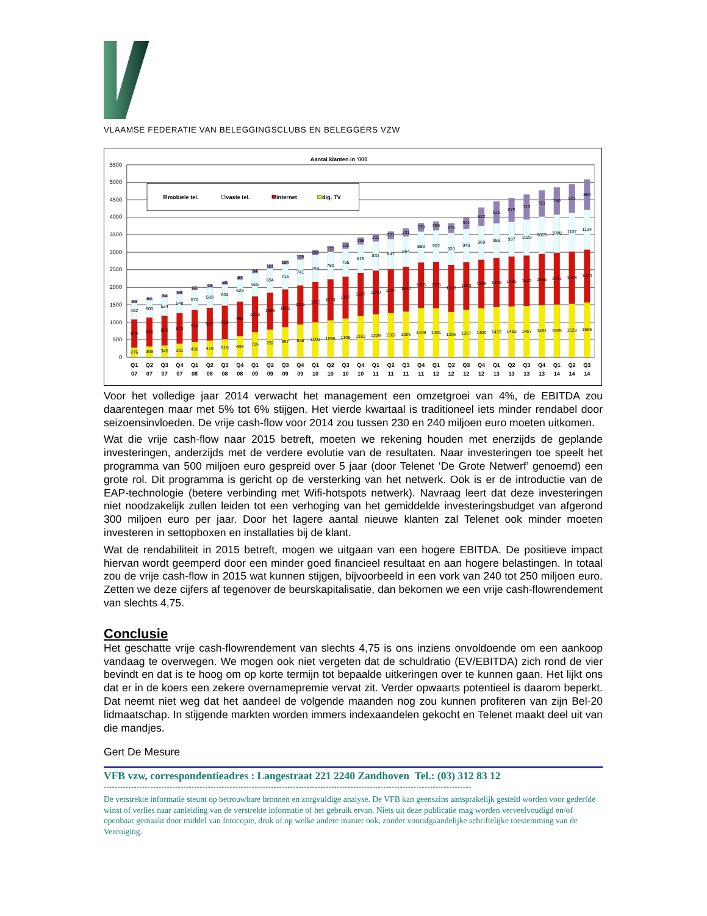VLAAMSE FEDERATIE VAN BELEGGINGSCLUBS EN BELEGGERS VZW
Aantal klanten in '000
0
500
1000
1500
2000
2500
3000
3500
4000
4500
5000
5500
mobiele tel.
vaste tel.
Internet
dig. TV
276
804
482
60
309
826
500
67
340
850
524
74
391
873
548
80
438
914
572
87
479
935
589
73
519
958
604
80
609
985
629
87
716
1025
665
94
792
1055
694
101
857
1085
715
104
938
1116
741
129
1003
1150
763
152
1056
1174
780
170
1109
1197
795
182
1183
1227
815
198
1229
1249
831
211
1262
1264
847
221
1306
1282
864
231
1409
1305
880
239
1401
1326
902
250
1296
1339
920
275
1357
1363
949
341
1400
1388
969
522
1433
1409
988
625
1453
1425
997
675
1467
1442
1029
713
1491
1465
1065
751
1509
1481
1088
780
1528
1493
1107
821
1566
1513
1134
869
Q1
07
Q2
07
Q3
07
Q4
07
Q1
08
Q2
08
Q3
08
Q4
08
Q1
09
Q2
09
Q3
09
Q4
09
Q1
10
Q2
10
Q3
10
Q4
10
Q1
11
Q2
11
Q3
11
Q4
11
Q1
12
Q2
12
Q3
12
Q4
12
Q1
13
Q2
13
Q3
13
Q4
13
Q1
14
Q2
14
Q3
14
Voor het volledige jaar 2014 verwacht het management een omzetgroei van 4%, de EBITDA zou daarentegen maar met 5% tot 6% stijgen. Het vierde kwartaal is traditioneel iets minder rendabel door seizoensinvloeden. De vrije cash-flow voor 2014 zou tussen 230 en 240 miljoen euro moeten uitkomen.
Wat die vrije cash-flow naar 2015 betreft, moeten we rekening houden met enerzijds de geplande investeringen, anderzijds met de verdere evolutie van de resultaten. Naar investeringen toe speelt het programma van 500 miljoen euro gespreid over 5 jaar (door Telenet ‘De Grote Netwerf’ genoemd) een grote rol. Dit programma is gericht op de versterking van het netwerk. Ook is er de introductie van de EAP-technologie (betere verbinding met Wifi-hotspots netwerk). Navraag leert dat deze investeringen niet noodzakelijk zullen leiden tot een verhoging van het gemiddelde investeringsbudget van afgerond 300 miljoen euro per jaar. Door het lagere aantal nieuwe klanten zal Telenet ook minder moeten investeren in settopboxen en installaties bij de klant.
Wat de rendabiliteit in 2015 betreft, mogen we uitgaan van een hogere EBITDA. De positieve impact hiervan wordt geemperd door een minder goed financieel resultaat en aan hogere belastingen. In totaal zou de vrije cash-flow in 2015 wat kunnen stijgen, bijvoorbeeld in een vork van 240 tot 250 miljoen euro. Zetten we deze cijfers af tegenover de beurskapitalisatie, dan bekomen we een vrije cash-flowrendement van slechts 4,75.
Conclusie
Het geschatte vrije cash-flowrendement van slechts 4,75 is ons inziens onvoldoende om een aankoop vandaag te overwegen. We mogen ook niet vergeten dat de schuldratio (EV/EBITDA) zich rond de vier bevindt en dat is te hoog om op korte termijn tot bepaalde uitkeringen over te kunnen gaan. Het lijkt ons dat er in de koers een zekere overnamepremie vervat zit. Verder opwaarts potentieel is daarom beperkt. Dat neemt niet weg dat het aandeel de volgende maanden nog zou kunnen profiteren van zijn Bel-20 lidmaatschap. In stijgende markten worden immers indexaandelen gekocht en Telenet maakt deel uit van die mandjes.
Gert De Mesure
VFB vzw, correspondentieadres : Langestraat 221 2240 Zandhoven Tel.: (03) 312 83 12
--------------------------------------------------------------------------------------------------------------------------------------
De verstrekte informatie steunt op betrouwbare bronnen en zorgvuldige analyse. De VFB kan geenszins aansprakelijk gesteld worden voor gederfde winst of verlies naar aanleiding van de verstrekte informatie of het gebruik ervan. Niets uit deze publicatie mag worden verveelvoudigd en/of openbaar gemaakt door middel van fotocopie, druk of op welke andere manier ook, zonder voorafgaandelijke schriftelijke toestemming van de Vereniging.